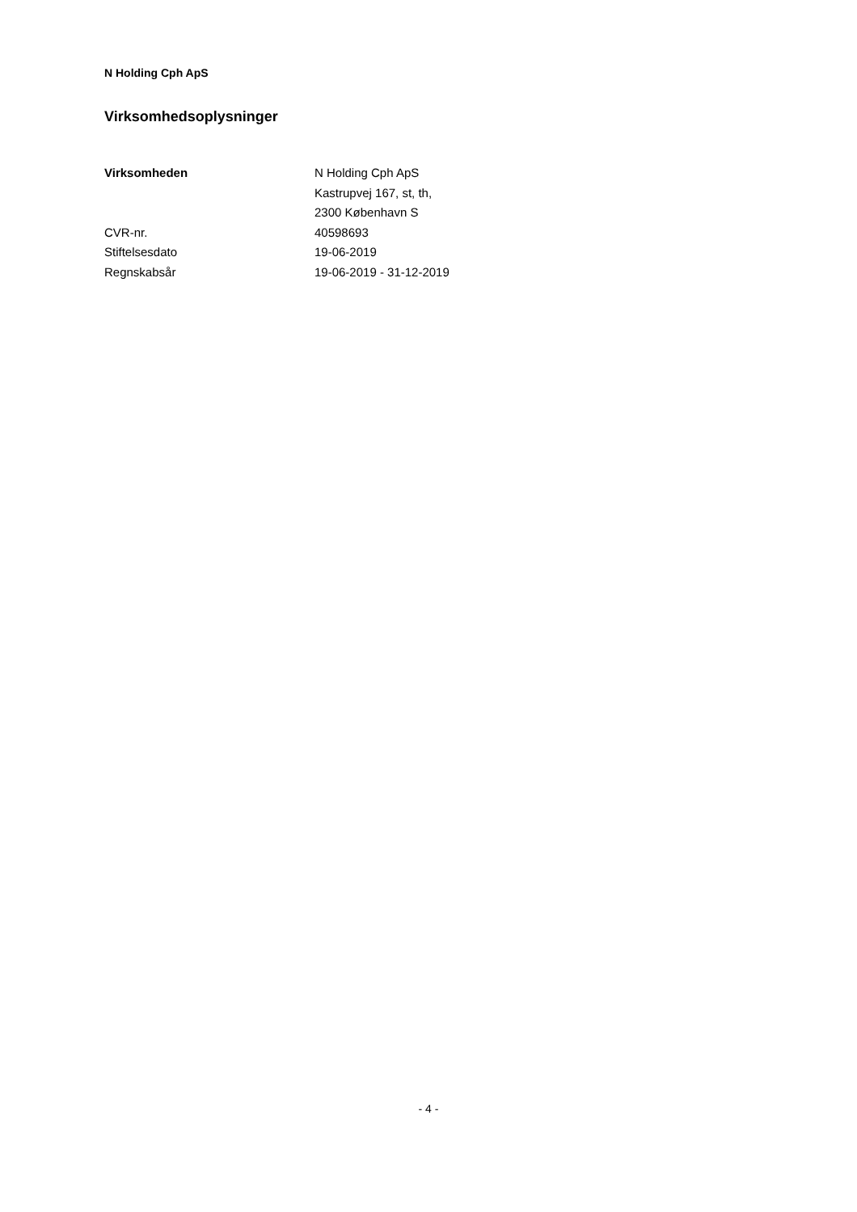N Holding Cph ApS
Virksomhedsoplysninger
| Virksomheden | N Holding Cph ApS |
| | Kastrupvej 167, st, th, |
| | 2300 København S |
| CVR-nr. | 40598693 |
| Stiftelsesdato | 19-06-2019 |
| Regnskabsår | 19-06-2019 - 31-12-2019 |
- 4 -